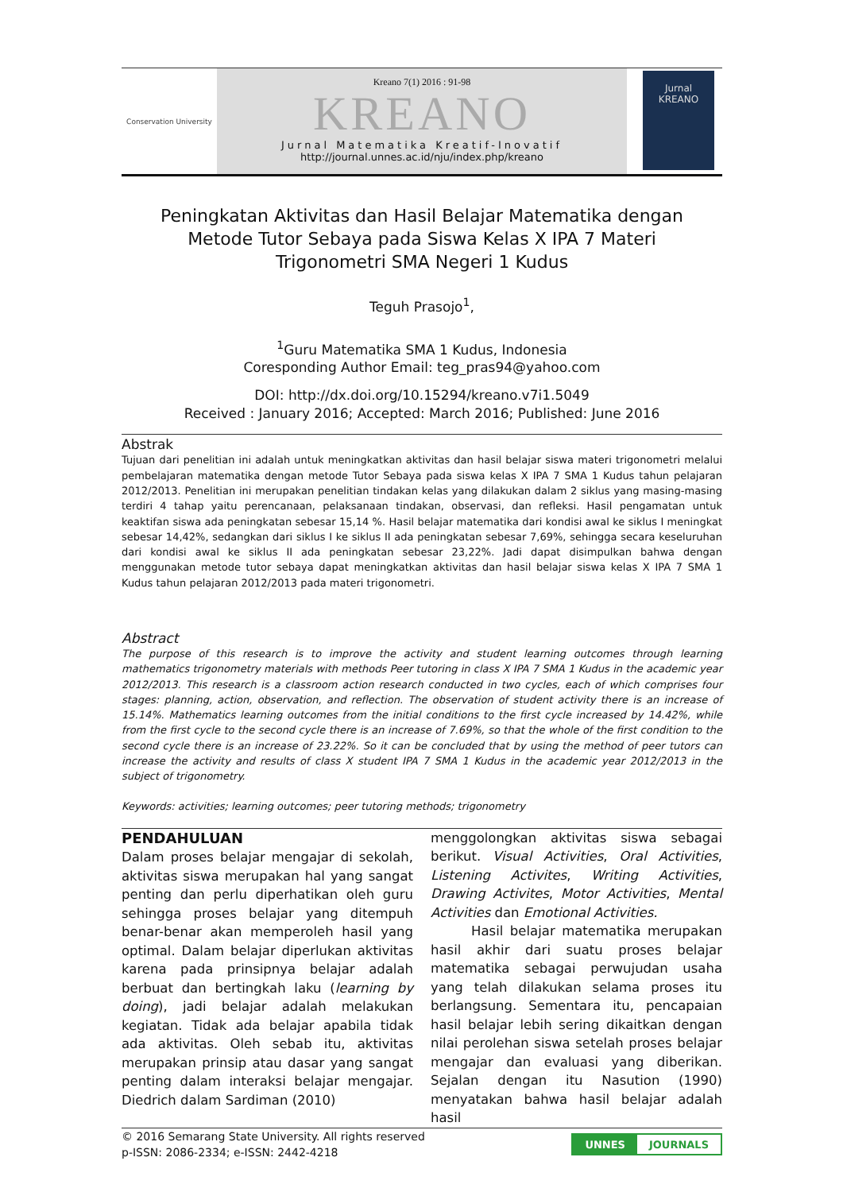Conservation University
Kreano 7(1) 2016 : 91-98
KREANO
Jurnal Matematika Kreatif-Inovatif
http://journal.unnes.ac.id/nju/index.php/kreano
Jurnal
KREANO
Peningkatan Aktivitas dan Hasil Belajar Matematika dengan Metode Tutor Sebaya pada Siswa Kelas X IPA 7 Materi Trigonometri SMA Negeri 1 Kudus
Teguh Prasojo<sup>1</sup>,
<sup>1</sup> Guru Matematika SMA 1 Kudus, Indonesia
Coresponding Author Email: teg_pras94@yahoo.com
DOI: http://dx.doi.org/10.15294/kreano.v7i1.5049
Received : January 2016; Accepted: March 2016; Published: June 2016
Abstrak
Tujuan dari penelitian ini adalah untuk meningkatkan aktivitas dan hasil belajar siswa materi trigonometri melalui pembelajaran matematika dengan metode Tutor Sebaya pada siswa kelas X IPA 7 SMA 1 Kudus tahun pelajaran 2012/2013. Penelitian ini merupakan penelitian tindakan kelas yang dilakukan dalam 2 siklus yang masing-masing terdiri 4 tahap yaitu perencanaan, pelaksanaan tindakan, observasi, dan refleksi. Hasil pengamatan untuk keaktifan siswa ada peningkatan sebesar 15,14 %. Hasil belajar matematika dari kondisi awal ke siklus I meningkat sebesar 14,42%, sedangkan dari siklus I ke siklus II ada peningkatan sebesar 7,69%, sehingga secara keseluruhan dari kondisi awal ke siklus II ada peningkatan sebesar 23,22%. Jadi dapat disimpulkan bahwa dengan menggunakan metode tutor sebaya dapat meningkatkan aktivitas dan hasil belajar siswa kelas X IPA 7 SMA 1 Kudus tahun pelajaran 2012/2013 pada materi trigonometri.
Abstract
The purpose of this research is to improve the activity and student learning outcomes through learning mathematics trigonometry materials with methods Peer tutoring in class X IPA 7 SMA 1 Kudus in the academic year 2012/2013. This research is a classroom action research conducted in two cycles, each of which comprises four stages: planning, action, observation, and reflection. The observation of student activity there is an increase of 15.14%. Mathematics learning outcomes from the initial conditions to the first cycle increased by 14.42%, while from the first cycle to the second cycle there is an increase of 7.69%, so that the whole of the first condition to the second cycle there is an increase of 23.22%. So it can be concluded that by using the method of peer tutors can increase the activity and results of class X student IPA 7 SMA 1 Kudus in the academic year 2012/2013 in the subject of trigonometry.
Keywords: activities; learning outcomes; peer tutoring methods; trigonometry
PENDAHULUAN
Dalam proses belajar mengajar di sekolah, aktivitas siswa merupakan hal yang sangat penting dan perlu diperhatikan oleh guru sehingga proses belajar yang ditempuh benar-benar akan memperoleh hasil yang optimal. Dalam belajar diperlukan aktivitas karena pada prinsipnya belajar adalah berbuat dan bertingkah laku (learning by doing), jadi belajar adalah melakukan kegiatan. Tidak ada belajar apabila tidak ada aktivitas. Oleh sebab itu, aktivitas merupakan prinsip atau dasar yang sangat penting dalam interaksi belajar mengajar. Diedrich dalam Sardiman (2010)
menggolongkan aktivitas siswa sebagai berikut. Visual Activities, Oral Activities, Listening Activites, Writing Activities, Drawing Activites, Motor Activities, Mental Activities dan Emotional Activities.
Hasil belajar matematika merupakan hasil akhir dari suatu proses belajar matematika sebagai perwujudan usaha yang telah dilakukan selama proses itu berlangsung. Sementara itu, pencapaian hasil belajar lebih sering dikaitkan dengan nilai perolehan siswa setelah proses belajar mengajar dan evaluasi yang diberikan. Sejalan dengan itu Nasution (1990) menyatakan bahwa hasil belajar adalah hasil
© 2016 Semarang State University. All rights reserved
p-ISSN: 2086-2334; e-ISSN: 2442-4218
UNNES JOURNALS